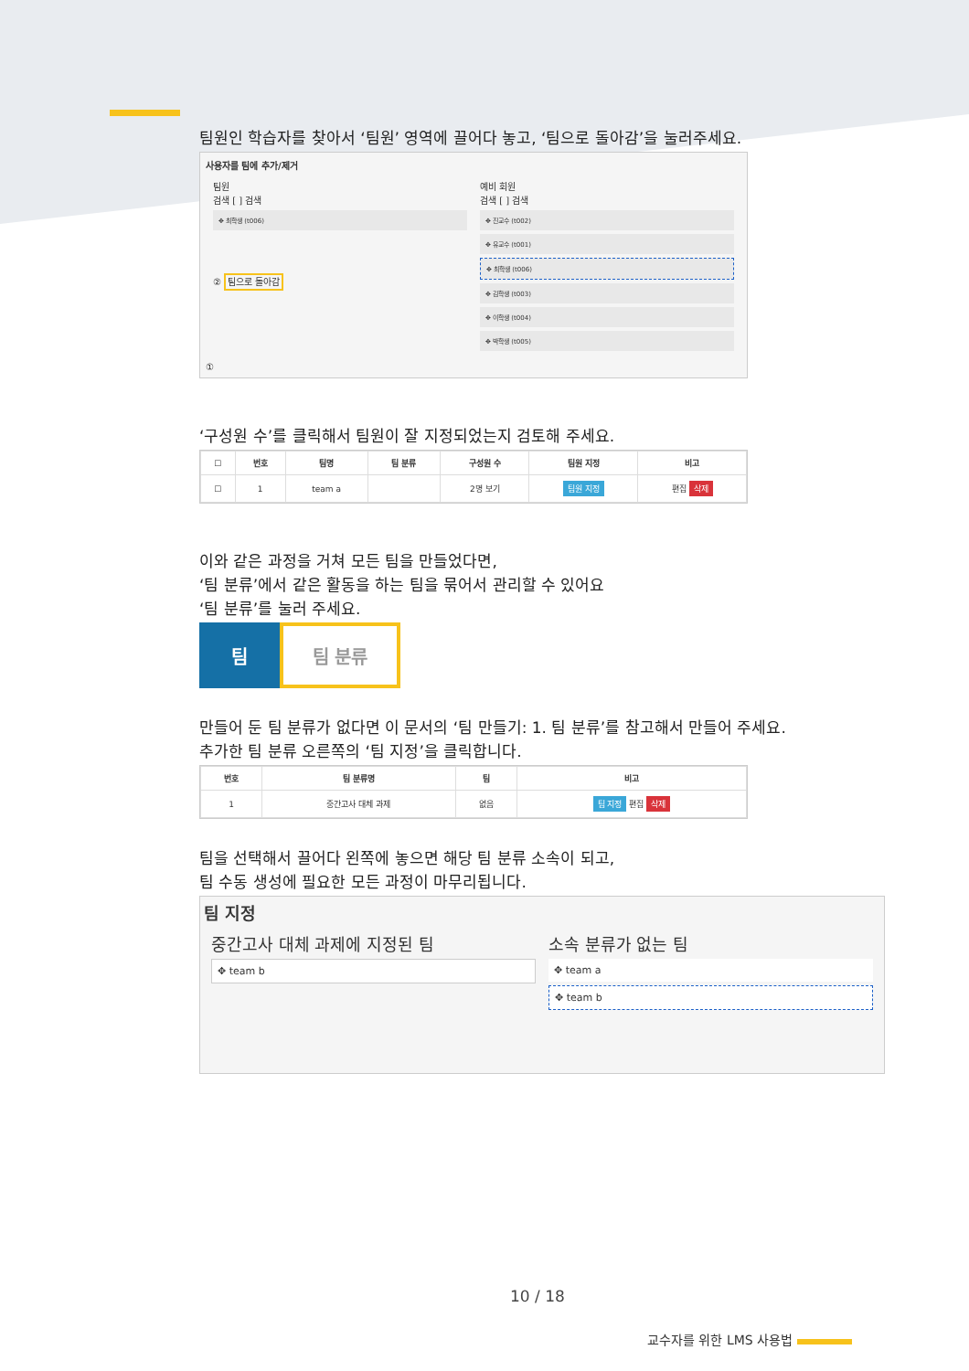팀원인 학습자를 찾아서 ‘팀원’ 영역에 끌어다 놓고, ‘팀으로 돌아감’을 눌러주세요.
사용자를 팀에 추가/제거
팀원
검색 [ ] 검색
✥ 최학생 (t006)
② 팀으로 돌아감
예비 회원
검색 [ ] 검색
✥ 진교수 (t002)
✥ 유교수 (t001)
✥ 최학생 (t006)
✥ 김학생 (t003)
✥ 이학생 (t004)
✥ 박학생 (t005)
①
‘구성원 수’를 클릭해서 팀원이 잘 지정되었는지 검토해 주세요.
| ☐ | 번호 | 팀명 | 팀 분류 | 구성원 수 | 팀원 지정 | 비고 |
| --- | --- | --- | --- | --- | --- | --- |
| ☐ | 1 | team a | | 2명 보기 | 팀원 지정 | 편집 삭제 |
이와 같은 과정을 거쳐 모든 팀을 만들었다면,
‘팀 분류’에서 같은 활동을 하는 팀을 묶어서 관리할 수 있어요
‘팀 분류’를 눌러 주세요.
팀 팀 분류
만들어 둔 팀 분류가 없다면 이 문서의 ‘팀 만들기: 1. 팀 분류’를 참고해서 만들어 주세요.
추가한 팀 분류 오른쪽의 ‘팀 지정’을 클릭합니다.
| 번호 | 팀 분류명 | 팀 | 비고 |
| --- | --- | --- | --- |
| 1 | 중간고사 대체 과제 | 없음 | 팀 지정 편집 삭제 |
팀을 선택해서 끌어다 왼쪽에 놓으면 해당 팀 분류 소속이 되고,
팀 수동 생성에 필요한 모든 과정이 마무리됩니다.
팀 지정
중간고사 대체 과제에 지정된 팀
✥ team b
소속 분류가 없는 팀
✥ team a
✥ team b
10 / 18
교수자를 위한 LMS 사용법